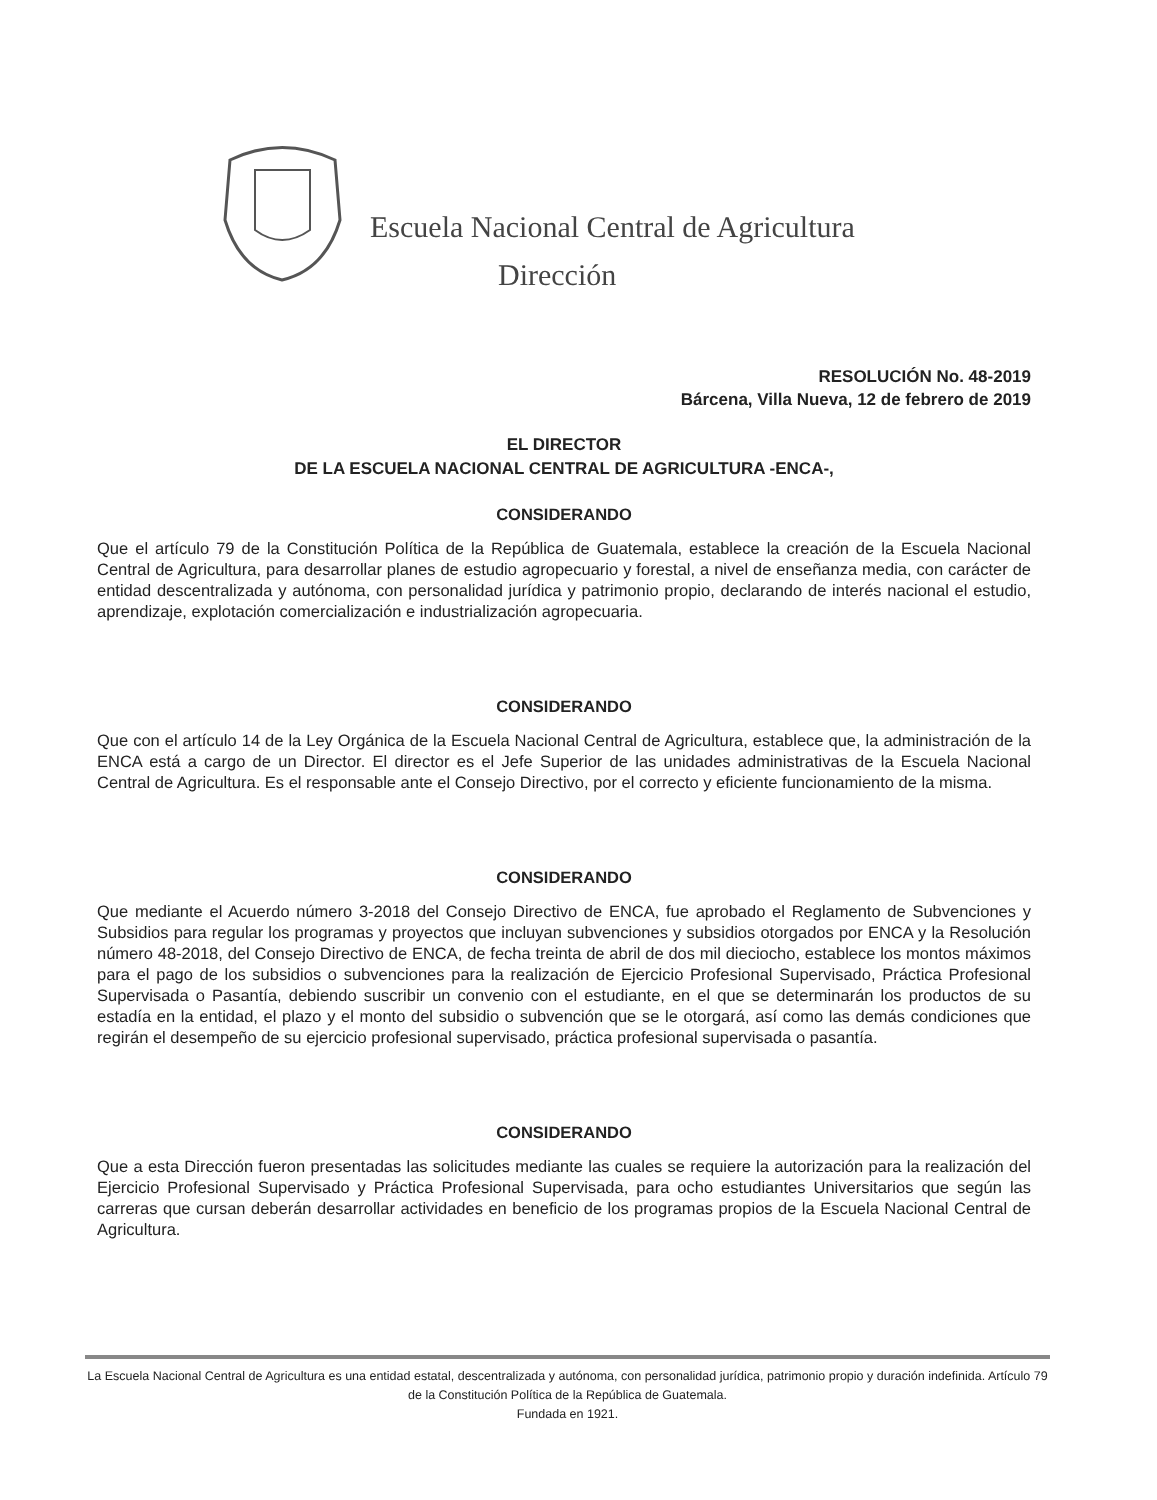Escuela Nacional Central de Agricultura
Dirección
RESOLUCIÓN No. 48-2019
Bárcena, Villa Nueva, 12 de febrero de 2019
EL DIRECTOR
DE LA ESCUELA NACIONAL CENTRAL DE AGRICULTURA -ENCA-,
CONSIDERANDO
Que el artículo 79 de la Constitución Política de la República de Guatemala, establece la creación de la Escuela Nacional Central de Agricultura, para desarrollar planes de estudio agropecuario y forestal, a nivel de enseñanza media, con carácter de entidad descentralizada y autónoma, con personalidad jurídica y patrimonio propio, declarando de interés nacional el estudio, aprendizaje, explotación comercialización e industrialización agropecuaria.
CONSIDERANDO
Que con el artículo 14 de la Ley Orgánica de la Escuela Nacional Central de Agricultura, establece que, la administración de la ENCA está a cargo de un Director. El director es el Jefe Superior de las unidades administrativas de la Escuela Nacional Central de Agricultura. Es el responsable ante el Consejo Directivo, por el correcto y eficiente funcionamiento de la misma.
CONSIDERANDO
Que mediante el Acuerdo número 3-2018 del Consejo Directivo de ENCA, fue aprobado el Reglamento de Subvenciones y Subsidios para regular los programas y proyectos que incluyan subvenciones y subsidios otorgados por ENCA y la Resolución número 48-2018, del Consejo Directivo de ENCA, de fecha treinta de abril de dos mil dieciocho, establece los montos máximos para el pago de los subsidios o subvenciones para la realización de Ejercicio Profesional Supervisado, Práctica Profesional Supervisada o Pasantía, debiendo suscribir un convenio con el estudiante, en el que se determinarán los productos de su estadía en la entidad, el plazo y el monto del subsidio o subvención que se le otorgará, así como las demás condiciones que regirán el desempeño de su ejercicio profesional supervisado, práctica profesional supervisada o pasantía.
CONSIDERANDO
Que a esta Dirección fueron presentadas las solicitudes mediante las cuales se requiere la autorización para la realización del Ejercicio Profesional Supervisado y Práctica Profesional Supervisada, para ocho estudiantes Universitarios que según las carreras que cursan deberán desarrollar actividades en beneficio de los programas propios de la Escuela Nacional Central de Agricultura.
La Escuela Nacional Central de Agricultura es una entidad estatal, descentralizada y autónoma, con personalidad jurídica, patrimonio propio y duración indefinida. Artículo 79 de la Constitución Política de la República de Guatemala.
Fundada en 1921.